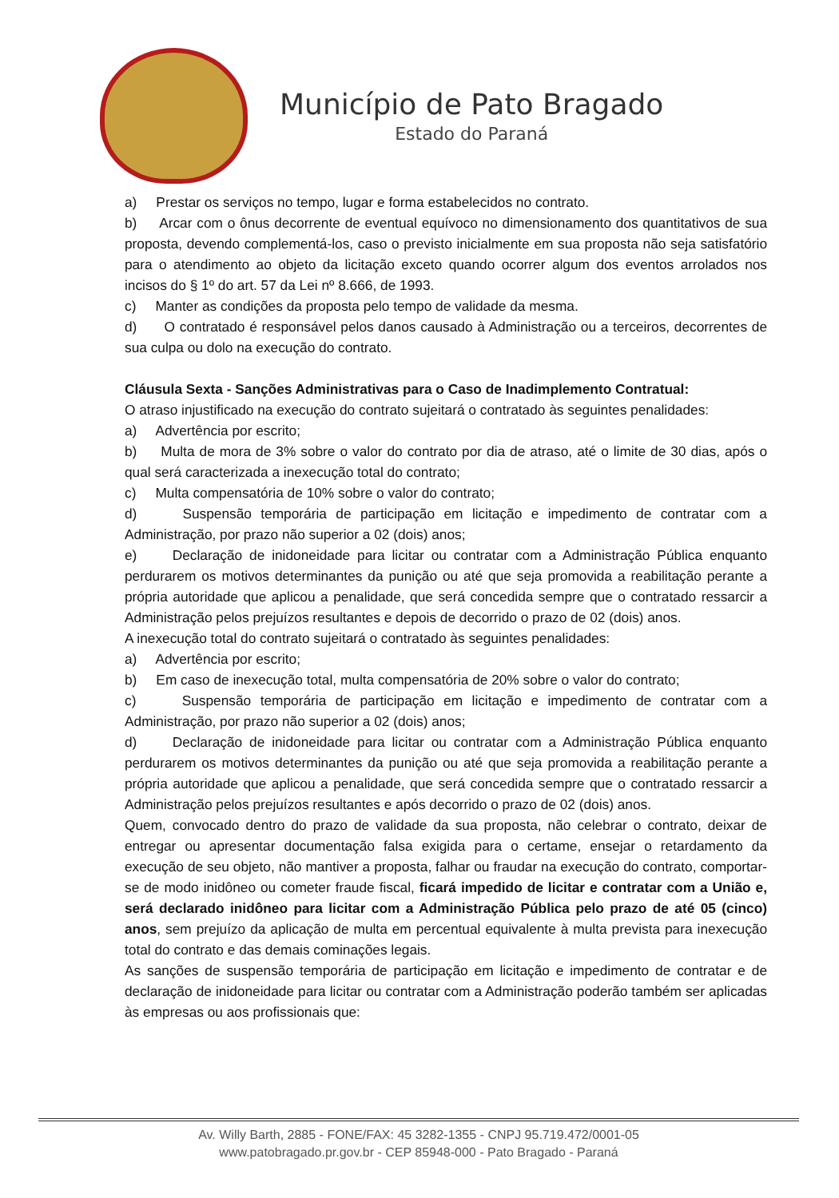Município de Pato Bragado
Estado do Paraná
a) Prestar os serviços no tempo, lugar e forma estabelecidos no contrato.
b) Arcar com o ônus decorrente de eventual equívoco no dimensionamento dos quantitativos de sua proposta, devendo complementá-los, caso o previsto inicialmente em sua proposta não seja satisfatório para o atendimento ao objeto da licitação exceto quando ocorrer algum dos eventos arrolados nos incisos do § 1º do art. 57 da Lei nº 8.666, de 1993.
c) Manter as condições da proposta pelo tempo de validade da mesma.
d) O contratado é responsável pelos danos causado à Administração ou a terceiros, decorrentes de sua culpa ou dolo na execução do contrato.
Cláusula Sexta - Sanções Administrativas para o Caso de Inadimplemento Contratual:
O atraso injustificado na execução do contrato sujeitará o contratado às seguintes penalidades:
a) Advertência por escrito;
b) Multa de mora de 3% sobre o valor do contrato por dia de atraso, até o limite de 30 dias, após o qual será caracterizada a inexecução total do contrato;
c) Multa compensatória de 10% sobre o valor do contrato;
d) Suspensão temporária de participação em licitação e impedimento de contratar com a Administração, por prazo não superior a 02 (dois) anos;
e) Declaração de inidoneidade para licitar ou contratar com a Administração Pública enquanto perdurarem os motivos determinantes da punição ou até que seja promovida a reabilitação perante a própria autoridade que aplicou a penalidade, que será concedida sempre que o contratado ressarcir a Administração pelos prejuízos resultantes e depois de decorrido o prazo de 02 (dois) anos.
A inexecução total do contrato sujeitará o contratado às seguintes penalidades:
a) Advertência por escrito;
b) Em caso de inexecução total, multa compensatória de 20% sobre o valor do contrato;
c) Suspensão temporária de participação em licitação e impedimento de contratar com a Administração, por prazo não superior a 02 (dois) anos;
d) Declaração de inidoneidade para licitar ou contratar com a Administração Pública enquanto perdurarem os motivos determinantes da punição ou até que seja promovida a reabilitação perante a própria autoridade que aplicou a penalidade, que será concedida sempre que o contratado ressarcir a Administração pelos prejuízos resultantes e após decorrido o prazo de 02 (dois) anos.
Quem, convocado dentro do prazo de validade da sua proposta, não celebrar o contrato, deixar de entregar ou apresentar documentação falsa exigida para o certame, ensejar o retardamento da execução de seu objeto, não mantiver a proposta, falhar ou fraudar na execução do contrato, comportar-se de modo inidôneo ou cometer fraude fiscal, ficará impedido de licitar e contratar com a União e, será declarado inidôneo para licitar com a Administração Pública pelo prazo de até 05 (cinco) anos, sem prejuízo da aplicação de multa em percentual equivalente à multa prevista para inexecução total do contrato e das demais cominações legais.
As sanções de suspensão temporária de participação em licitação e impedimento de contratar e de declaração de inidoneidade para licitar ou contratar com a Administração poderão também ser aplicadas às empresas ou aos profissionais que:
Av. Willy Barth, 2885 - FONE/FAX: 45 3282-1355 - CNPJ 95.719.472/0001-05
www.patobragado.pr.gov.br - CEP 85948-000 - Pato Bragado - Paraná